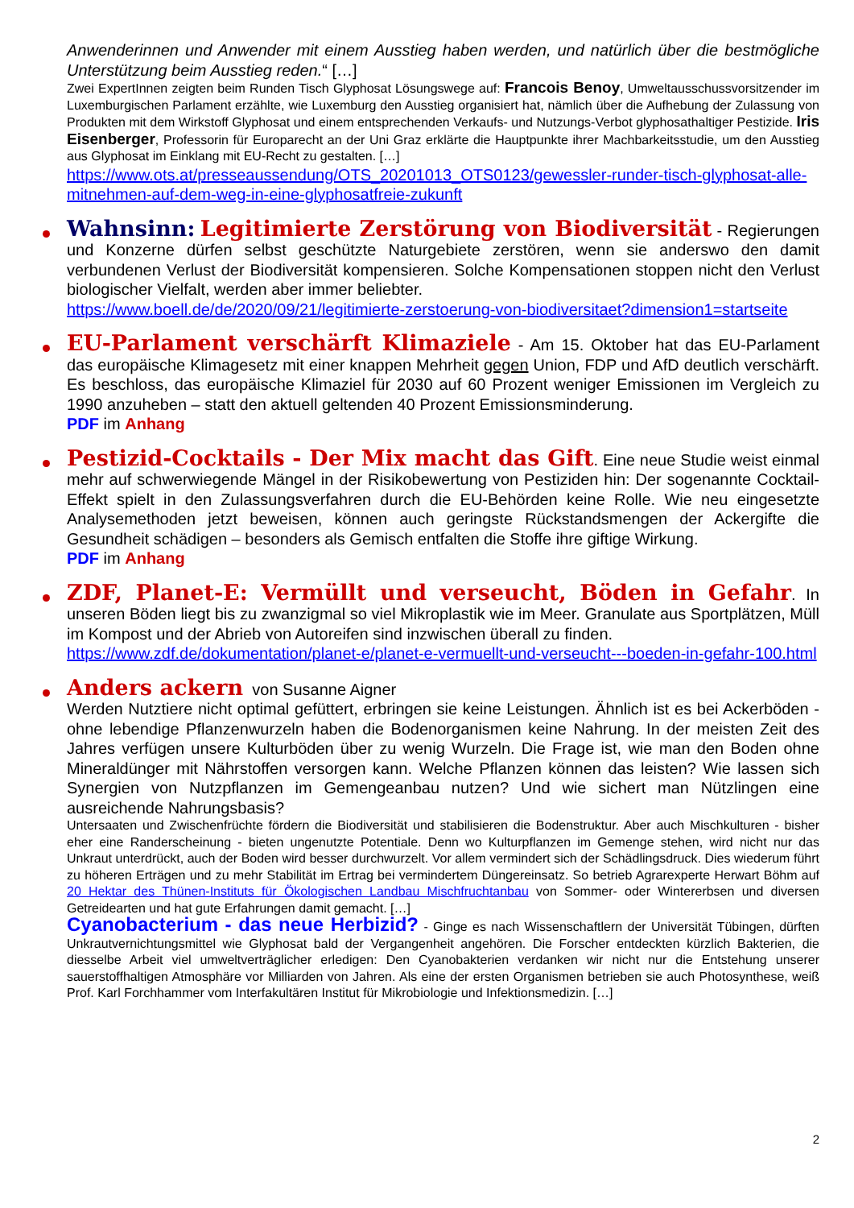Anwenderinnen und Anwender mit einem Ausstieg haben werden, und natürlich über die bestmögliche Unterstützung beim Ausstieg reden.“ […]
Zwei ExpertInnen zeigten beim Runden Tisch Glyphosat Lösungswege auf: Francois Benoy, Umweltausschussvorsitzender im Luxemburgischen Parlament erzählte, wie Luxemburg den Ausstieg organisiert hat, nämlich über die Aufhebung der Zulassung von Produkten mit dem Wirkstoff Glyphosat und einem entsprechenden Verkaufs- und Nutzungs-Verbot glyphosathaltiger Pestizide. Iris Eisenberger, Professorin für Europarecht an der Uni Graz erklärte die Hauptpunkte ihrer Machbarkeitsstudie, um den Ausstieg aus Glyphosat im Einklang mit EU-Recht zu gestalten. […]
https://www.ots.at/presseaussendung/OTS_20201013_OTS0123/gewessler-runder-tisch-glyphosat-alle-mitnehmen-auf-dem-weg-in-eine-glyphosatfreie-zukunft
Wahnsinn: Legitimierte Zerstörung von Biodiversität - Regierungen und Konzerne dürfen selbst geschützte Naturgebiete zerstören, wenn sie anderswo den damit verbundenen Verlust der Biodiversität kompensieren. Solche Kompensationen stoppen nicht den Verlust biologischer Vielfalt, werden aber immer beliebter.
https://www.boell.de/de/2020/09/21/legitimierte-zerstoerung-von-biodiversitaet?dimension1=startseite
EU-Parlament verschärft Klimaziele - Am 15. Oktober hat das EU-Parlament das europäische Klimagesetz mit einer knappen Mehrheit gegen Union, FDP und AfD deutlich verschärft. Es beschloss, das europäische Klimaziel für 2030 auf 60 Prozent weniger Emissionen im Vergleich zu 1990 anzuheben – statt den aktuell geltenden 40 Prozent Emissionsminderung.
PDF im Anhang
Pestizid-Cocktails - Der Mix macht das Gift. Eine neue Studie weist einmal mehr auf schwerwiegende Mängel in der Risikobewertung von Pestiziden hin: Der sogenannte Cocktail-Effekt spielt in den Zulassungsverfahren durch die EU-Behörden keine Rolle. Wie neu eingesetzte Analysemethoden jetzt beweisen, können auch geringste Rückstandsmengen der Ackergifte die Gesundheit schädigen – besonders als Gemisch entfalten die Stoffe ihre giftige Wirkung.
PDF im Anhang
ZDF, Planet-E: Vermüllt und verseucht, Böden in Gefahr. In unseren Böden liegt bis zu zwanzigmal so viel Mikroplastik wie im Meer. Granulate aus Sportplätzen, Müll im Kompost und der Abrieb von Autoreifen sind inzwischen überall zu finden.
https://www.zdf.de/dokumentation/planet-e/planet-e-vermuellt-und-verseucht---boeden-in-gefahr-100.html
Anders ackern von Susanne Aigner
Werden Nutztiere nicht optimal gefüttert, erbringen sie keine Leistungen. Ähnlich ist es bei Ackerböden - ohne lebendige Pflanzenwurzeln haben die Bodenorganismen keine Nahrung. In der meisten Zeit des Jahres verfügen unsere Kulturböden über zu wenig Wurzeln. Die Frage ist, wie man den Boden ohne Mineraldünger mit Nährstoffen versorgen kann. Welche Pflanzen können das leisten? Wie lassen sich Synergien von Nutzpflanzen im Gemengeanbau nutzen? Und wie sichert man Nützlingen eine ausreichende Nahrungsbasis?
Untersaaten und Zwischenfrüchte fördern die Biodiversität und stabilisieren die Bodenstruktur. Aber auch Mischkulturen - bisher eher eine Randerscheinung - bieten ungenutzte Potentiale. Denn wo Kulturpflanzen im Gemenge stehen, wird nicht nur das Unkraut unterdrückt, auch der Boden wird besser durchwurzelt. Vor allem vermindert sich der Schädlingsdruck. Dies wiederum führt zu höheren Erträgen und zu mehr Stabilität im Ertrag bei vermindertem Düngereinsatz. So betrieb Agrarexperte Herwart Böhm auf 20 Hektar des Thünen-Instituts für Ökologischen Landbau Mischfruchtanbau von Sommer- oder Wintererbsen und diversen Getreidearten und hat gute Erfahrungen damit gemacht. […]
Cyanobacterium - das neue Herbizid? - Ginge es nach Wissenschaftlern der Universität Tübingen, dürften Unkrautvernichtungsmittel wie Glyphosat bald der Vergangenheit angehören. Die Forscher entdeckten kürzlich Bakterien, die diesselbe Arbeit viel umweltverträglicher erledigen: Den Cyanobakterien verdanken wir nicht nur die Entstehung unserer sauerstoffhaltigen Atmosphäre vor Milliarden von Jahren. Als eine der ersten Organismen betrieben sie auch Photosynthese, weiß Prof. Karl Forchhammer vom Interfakultären Institut für Mikrobiologie und Infektionsmedizin. […]
2